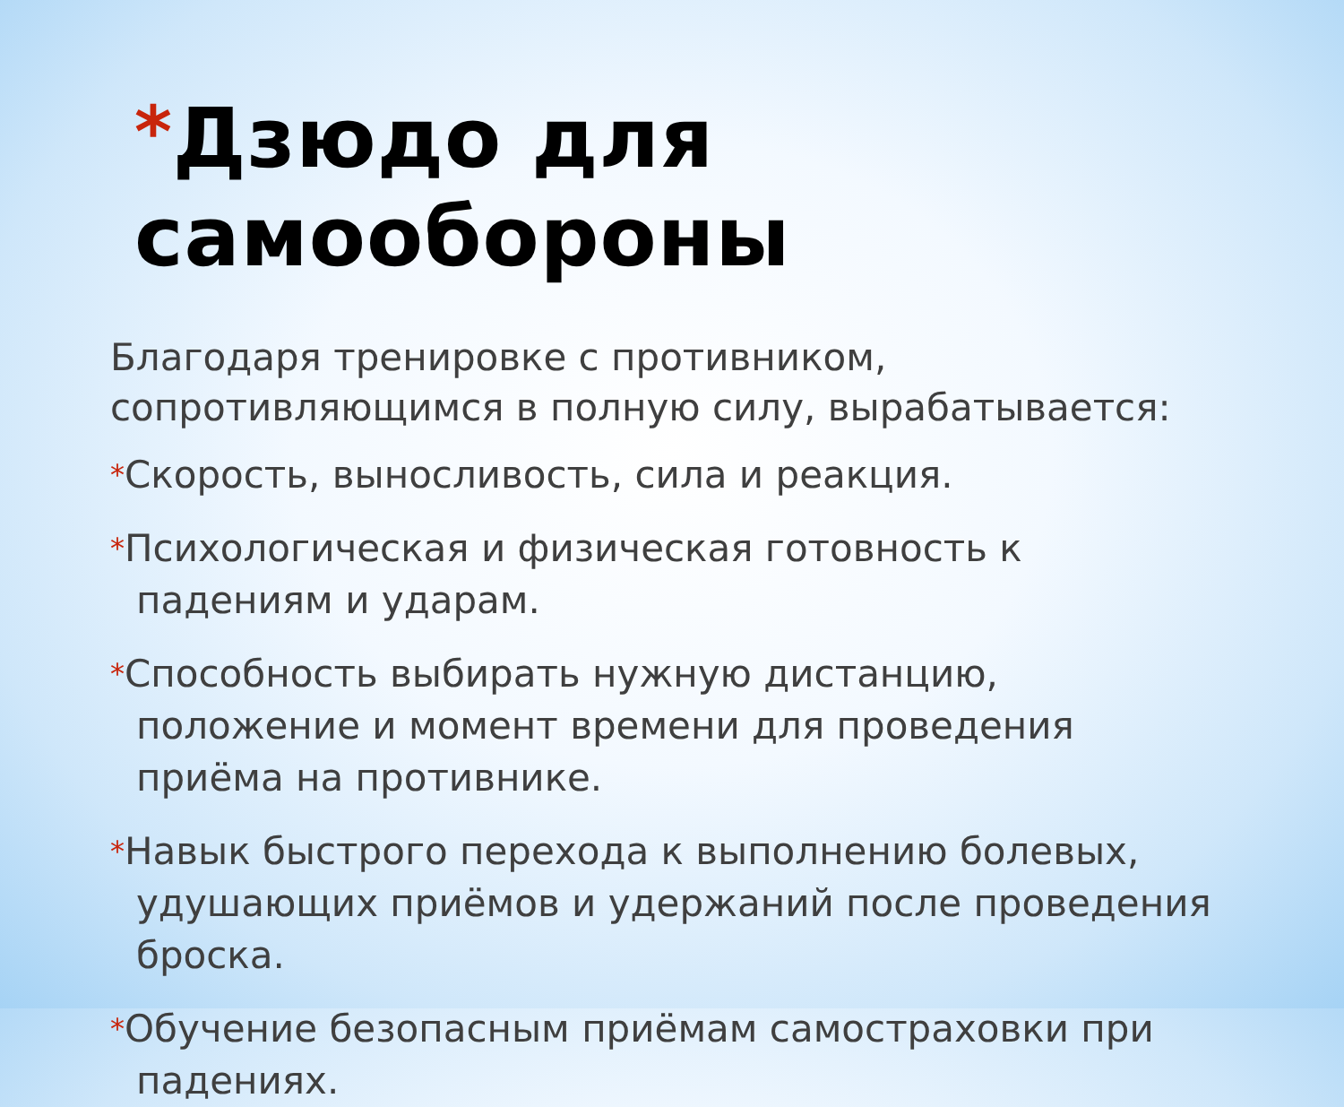*Дзюдо для самообороны
Благодаря тренировке с противником, сопротивляющимся в полную силу, вырабатывается:
*Скорость, выносливость, сила и реакция.
*Психологическая и физическая готовность к падениям и ударам.
*Способность выбирать нужную дистанцию, положение и момент времени для проведения приёма на противнике.
*Навык быстрого перехода к выполнению болевых, удушающих приёмов и удержаний после проведения броска.
*Обучение безопасным приёмам самостраховки при падениях.